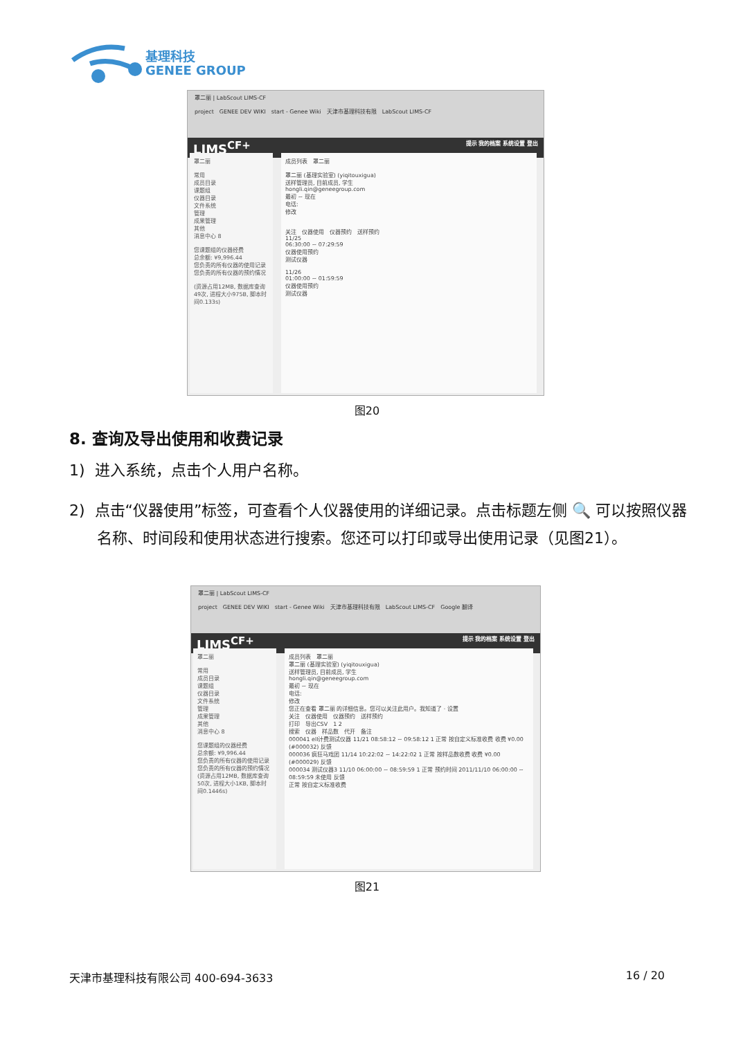基理科技
GENEE GROUP
罩二丽 | LabScout LIMS-CF
project　GENEE DEV WIKI　start - Genee Wiki　天津市基理科技有限　LabScout LIMS-CF
LIMS<sup>CF+</sup> 提示 我的档案 系统设置 登出
罩二丽
常用
成员目录
课题组
仪器目录
文件系统
管理
成果管理
其他
消息中心 8
您课题组的仪器经费
总余额: ¥9,996.44
您负责的所有仪器的使用记录
您负责的所有仪器的预约情况
(资源占用12MB, 数据库查询49次, 进程大小975B, 脚本时间0.133s)
成员列表　罩二丽
罩二丽 (基理实验室) (yiqitouxigua)
送样管理员, 目前成员, 学生
hongli.qin@geneegroup.com
最初 ~ 现在
电话:
修改
关注　仪器使用　仪器预约　送样预约
11/25
06:30:00 ~ 07:29:59
仪器使用预约
测试仪器
11/26
01:00:00 ~ 01:59:59
仪器使用预约
测试仪器
图20
8. 查询及导出使用和收费记录
1) 进入系统，点击个人用户名称。
2) 点击“仪器使用”标签，可查看个人仪器使用的详细记录。点击标题左侧 🔍 可以按照仪器名称、时间段和使用状态进行搜索。您还可以打印或导出使用记录（见图21）。
罩二丽 | LabScout LIMS-CF
project　GENEE DEV WIKI　start - Genee Wiki　天津市基理科技有限　LabScout LIMS-CF　Google 翻译
LIMS<sup>CF+</sup> 提示 我的档案 系统设置 登出
罩二丽
常用
成员目录
课题组
仪器目录
文件系统
管理
成果管理
其他
消息中心 8
您课题组的仪器经费
总余额: ¥9,996.44
您负责的所有仪器的使用记录
您负责的所有仪器的预约情况
(资源占用12MB, 数据库查询50次, 进程大小1KB, 脚本时间0.1446s)
成员列表　罩二丽
罩二丽 (基理实验室) (yiqitouxigua)
送样管理员, 目前成员, 学生
hongli.qin@geneegroup.com
最初 ~ 现在
电话:
修改
您正在查看 罩二丽 的详细信息。您可以关注此用户。我知道了 · 设置
关注　仪器使用　仪器预约　送样预约
打印　导出CSV　1 2
搜索　仪器　样品数　代开　备注
000041 ell计费测试仪器 11/21 08:58:12 ~ 09:58:12 1 正常 按自定义标准收费 收费 ¥0.00 (#000032) 反馈
000036 疯狂马戏团 11/14 10:22:02 ~ 14:22:02 1 正常 按样品数收费 收费 ¥0.00 (#000029) 反馈
000034 测试仪器3 11/10 06:00:00 ~ 08:59:59 1 正常 预约时间 2011/11/10 06:00:00 ~ 08:59:59 未使用 反馈
正常 按自定义标准收费
图21
天津市基理科技有限公司 400-694-3633 16 / 20